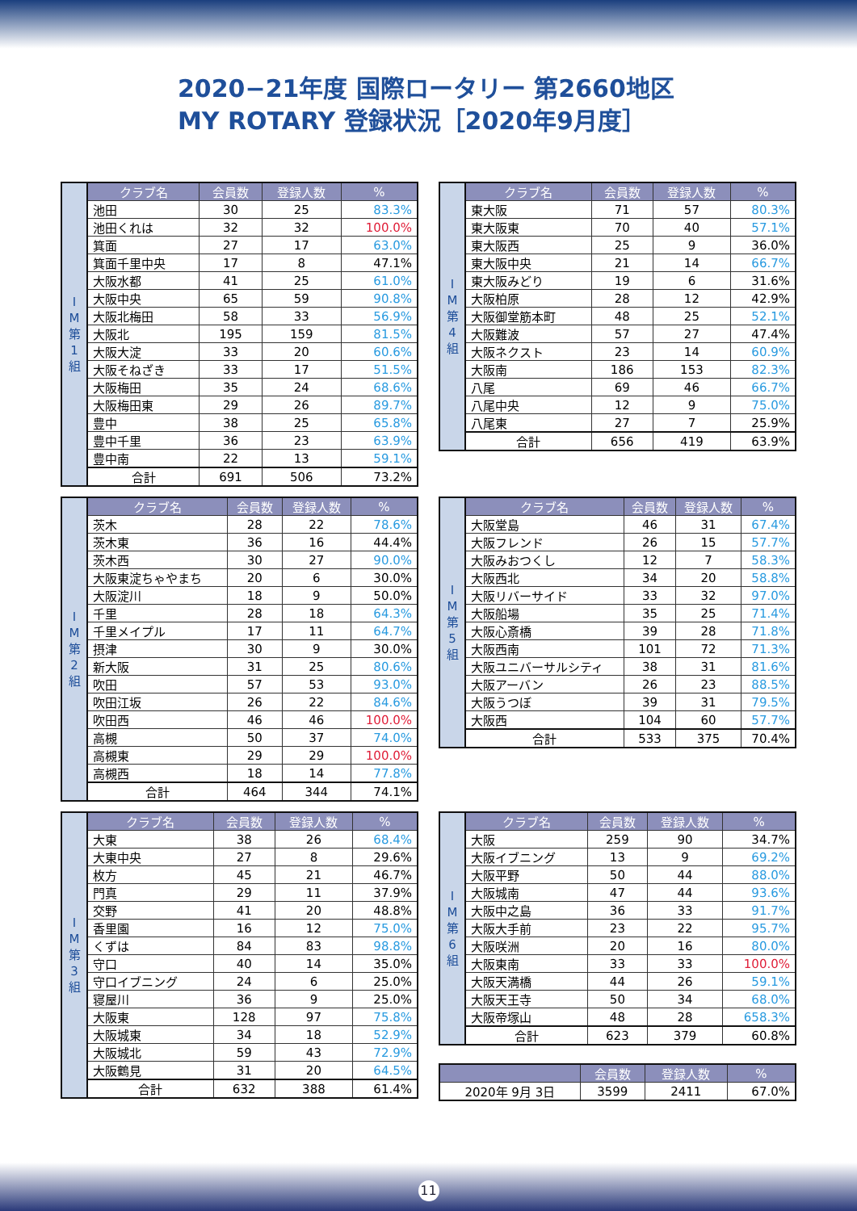2020−21年度 国際ロータリー 第2660地区
MY ROTARY 登録状況［2020年9月度］
| I M 第 1 組 | クラブ名 | 会員数 | 登録人数 | % |
| | 池田 | 30 | 25 | 83.3% |
| | 池田くれは | 32 | 32 | 100.0% |
| | 箕面 | 27 | 17 | 63.0% |
| | 箕面千里中央 | 17 | 8 | 47.1% |
| | 大阪水都 | 41 | 25 | 61.0% |
| | 大阪中央 | 65 | 59 | 90.8% |
| | 大阪北梅田 | 58 | 33 | 56.9% |
| | 大阪北 | 195 | 159 | 81.5% |
| | 大阪大淀 | 33 | 20 | 60.6% |
| | 大阪そねざき | 33 | 17 | 51.5% |
| | 大阪梅田 | 35 | 24 | 68.6% |
| | 大阪梅田東 | 29 | 26 | 89.7% |
| | 豊中 | 38 | 25 | 65.8% |
| | 豊中千里 | 36 | 23 | 63.9% |
| | 豊中南 | 22 | 13 | 59.1% |
| | 合計 | 691 | 506 | 73.2% |
| I M 第 4 組 | クラブ名 | 会員数 | 登録人数 | % |
| | 東大阪 | 71 | 57 | 80.3% |
| | 東大阪東 | 70 | 40 | 57.1% |
| | 東大阪西 | 25 | 9 | 36.0% |
| | 東大阪中央 | 21 | 14 | 66.7% |
| | 東大阪みどり | 19 | 6 | 31.6% |
| | 大阪柏原 | 28 | 12 | 42.9% |
| | 大阪御堂筋本町 | 48 | 25 | 52.1% |
| | 大阪難波 | 57 | 27 | 47.4% |
| | 大阪ネクスト | 23 | 14 | 60.9% |
| | 大阪南 | 186 | 153 | 82.3% |
| | 八尾 | 69 | 46 | 66.7% |
| | 八尾中央 | 12 | 9 | 75.0% |
| | 八尾東 | 27 | 7 | 25.9% |
| | 合計 | 656 | 419 | 63.9% |
| I M 第 2 組 | クラブ名 | 会員数 | 登録人数 | % |
| | 茨木 | 28 | 22 | 78.6% |
| | 茨木東 | 36 | 16 | 44.4% |
| | 茨木西 | 30 | 27 | 90.0% |
| | 大阪東淀ちゃやまち | 20 | 6 | 30.0% |
| | 大阪淀川 | 18 | 9 | 50.0% |
| | 千里 | 28 | 18 | 64.3% |
| | 千里メイプル | 17 | 11 | 64.7% |
| | 摂津 | 30 | 9 | 30.0% |
| | 新大阪 | 31 | 25 | 80.6% |
| | 吹田 | 57 | 53 | 93.0% |
| | 吹田江坂 | 26 | 22 | 84.6% |
| | 吹田西 | 46 | 46 | 100.0% |
| | 高槻 | 50 | 37 | 74.0% |
| | 高槻東 | 29 | 29 | 100.0% |
| | 高槻西 | 18 | 14 | 77.8% |
| | 合計 | 464 | 344 | 74.1% |
| I M 第 5 組 | クラブ名 | 会員数 | 登録人数 | % |
| | 大阪堂島 | 46 | 31 | 67.4% |
| | 大阪フレンド | 26 | 15 | 57.7% |
| | 大阪みおつくし | 12 | 7 | 58.3% |
| | 大阪西北 | 34 | 20 | 58.8% |
| | 大阪リバーサイド | 33 | 32 | 97.0% |
| | 大阪船場 | 35 | 25 | 71.4% |
| | 大阪心斎橋 | 39 | 28 | 71.8% |
| | 大阪西南 | 101 | 72 | 71.3% |
| | 大阪ユニバーサルシティ | 38 | 31 | 81.6% |
| | 大阪アーバン | 26 | 23 | 88.5% |
| | 大阪うつぼ | 39 | 31 | 79.5% |
| | 大阪西 | 104 | 60 | 57.7% |
| | 合計 | 533 | 375 | 70.4% |
| I M 第 3 組 | クラブ名 | 会員数 | 登録人数 | % |
| | 大東 | 38 | 26 | 68.4% |
| | 大東中央 | 27 | 8 | 29.6% |
| | 枚方 | 45 | 21 | 46.7% |
| | 門真 | 29 | 11 | 37.9% |
| | 交野 | 41 | 20 | 48.8% |
| | 香里園 | 16 | 12 | 75.0% |
| | くずは | 84 | 83 | 98.8% |
| | 守口 | 40 | 14 | 35.0% |
| | 守口イブニング | 24 | 6 | 25.0% |
| | 寝屋川 | 36 | 9 | 25.0% |
| | 大阪東 | 128 | 97 | 75.8% |
| | 大阪城東 | 34 | 18 | 52.9% |
| | 大阪城北 | 59 | 43 | 72.9% |
| | 大阪鶴見 | 31 | 20 | 64.5% |
| | 合計 | 632 | 388 | 61.4% |
| I M 第 6 組 | クラブ名 | 会員数 | 登録人数 | % |
| | 大阪 | 259 | 90 | 34.7% |
| | 大阪イブニング | 13 | 9 | 69.2% |
| | 大阪平野 | 50 | 44 | 88.0% |
| | 大阪城南 | 47 | 44 | 93.6% |
| | 大阪中之島 | 36 | 33 | 91.7% |
| | 大阪大手前 | 23 | 22 | 95.7% |
| | 大阪咲洲 | 20 | 16 | 80.0% |
| | 大阪東南 | 33 | 33 | 100.0% |
| | 大阪天満橋 | 44 | 26 | 59.1% |
| | 大阪天王寺 | 50 | 34 | 68.0% |
| | 大阪帝塚山 | 48 | 28 | 658.3% |
| | 合計 | 623 | 379 | 60.8% |
| | 会員数 | 登録人数 | % |
| --- | --- | --- | --- |
| 2020年 9月 3日 | 3599 | 2411 | 67.0% |
11